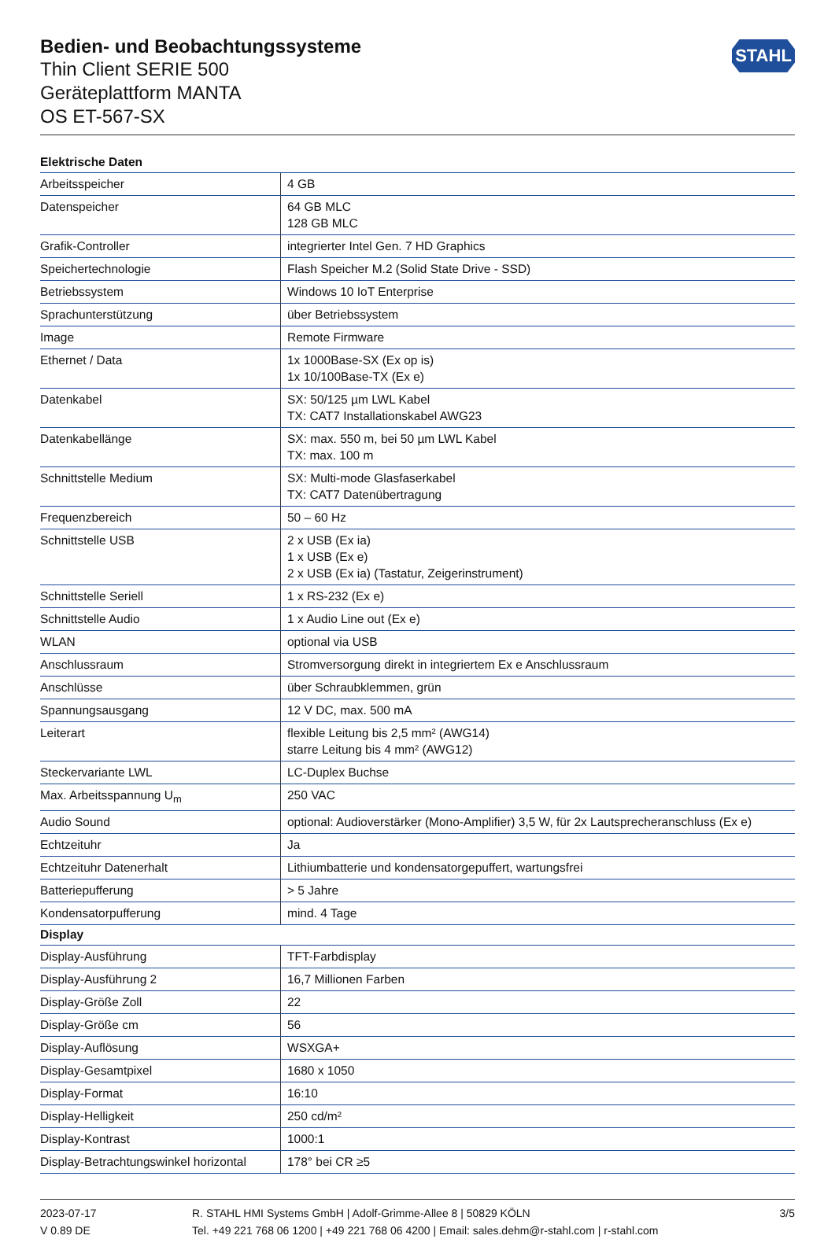STAHL
Bedien- und Beobachtungssysteme
Thin Client SERIE 500
Geräteplattform MANTA
OS ET-567-SX
| Elektrische Daten | |
| --- | --- |
| Arbeitsspeicher | 4 GB |
| Datenspeicher | 64 GB MLC 128 GB MLC |
| Grafik-Controller | integrierter Intel Gen. 7 HD Graphics |
| Speichertechnologie | Flash Speicher M.2 (Solid State Drive - SSD) |
| Betriebssystem | Windows 10 IoT Enterprise |
| Sprachunterstützung | über Betriebssystem |
| Image | Remote Firmware |
| Ethernet / Data | 1x 1000Base-SX (Ex op is) 1x 10/100Base-TX (Ex e) |
| Datenkabel | SX: 50/125 µm LWL Kabel TX: CAT7 Installationskabel AWG23 |
| Datenkabellänge | SX: max. 550 m, bei 50 µm LWL Kabel TX: max. 100 m |
| Schnittstelle Medium | SX: Multi-mode Glasfaserkabel TX: CAT7 Datenübertragung |
| Frequenzbereich | 50 – 60 Hz |
| Schnittstelle USB | 2 x USB (Ex ia) 1 x USB (Ex e) 2 x USB (Ex ia) (Tastatur, Zeigerinstrument) |
| Schnittstelle Seriell | 1 x RS-232 (Ex e) |
| Schnittstelle Audio | 1 x Audio Line out (Ex e) |
| WLAN | optional via USB |
| Anschlussraum | Stromversorgung direkt in integriertem Ex e Anschlussraum |
| Anschlüsse | über Schraubklemmen, grün |
| Spannungsausgang | 12 V DC, max. 500 mA |
| Leiterart | flexible Leitung bis 2,5 mm² (AWG14) starre Leitung bis 4 mm² (AWG12) |
| Steckervariante LWL | LC-Duplex Buchse |
| Max. Arbeitsspannung U<sub>m</sub> | 250 VAC |
| Audio Sound | optional: Audioverstärker (Mono-Amplifier) 3,5 W, für 2x Lautsprecheranschluss (Ex e) |
| Echtzeituhr | Ja |
| Echtzeituhr Datenerhalt | Lithiumbatterie und kondensatorgepuffert, wartungsfrei |
| Batteriepufferung | > 5 Jahre |
| Kondensatorpufferung | mind. 4 Tage |
| Display | |
| Display-Ausführung | TFT-Farbdisplay |
| Display-Ausführung 2 | 16,7 Millionen Farben |
| Display-Größe Zoll | 22 |
| Display-Größe cm | 56 |
| Display-Auflösung | WSXGA+ |
| Display-Gesamtpixel | 1680 x 1050 |
| Display-Format | 16:10 |
| Display-Helligkeit | 250 cd/m² |
| Display-Kontrast | 1000:1 |
| Display-Betrachtungswinkel horizontal | 178° bei CR ≥5 |
2023-07-17
V 0.89 DE
R. STAHL HMI Systems GmbH | Adolf-Grimme-Allee 8 | 50829 KÖLN
Tel. +49 221 768 06 1200 | +49 221 768 06 4200 | Email: sales.dehm@r-stahl.com | r-stahl.com
3/5